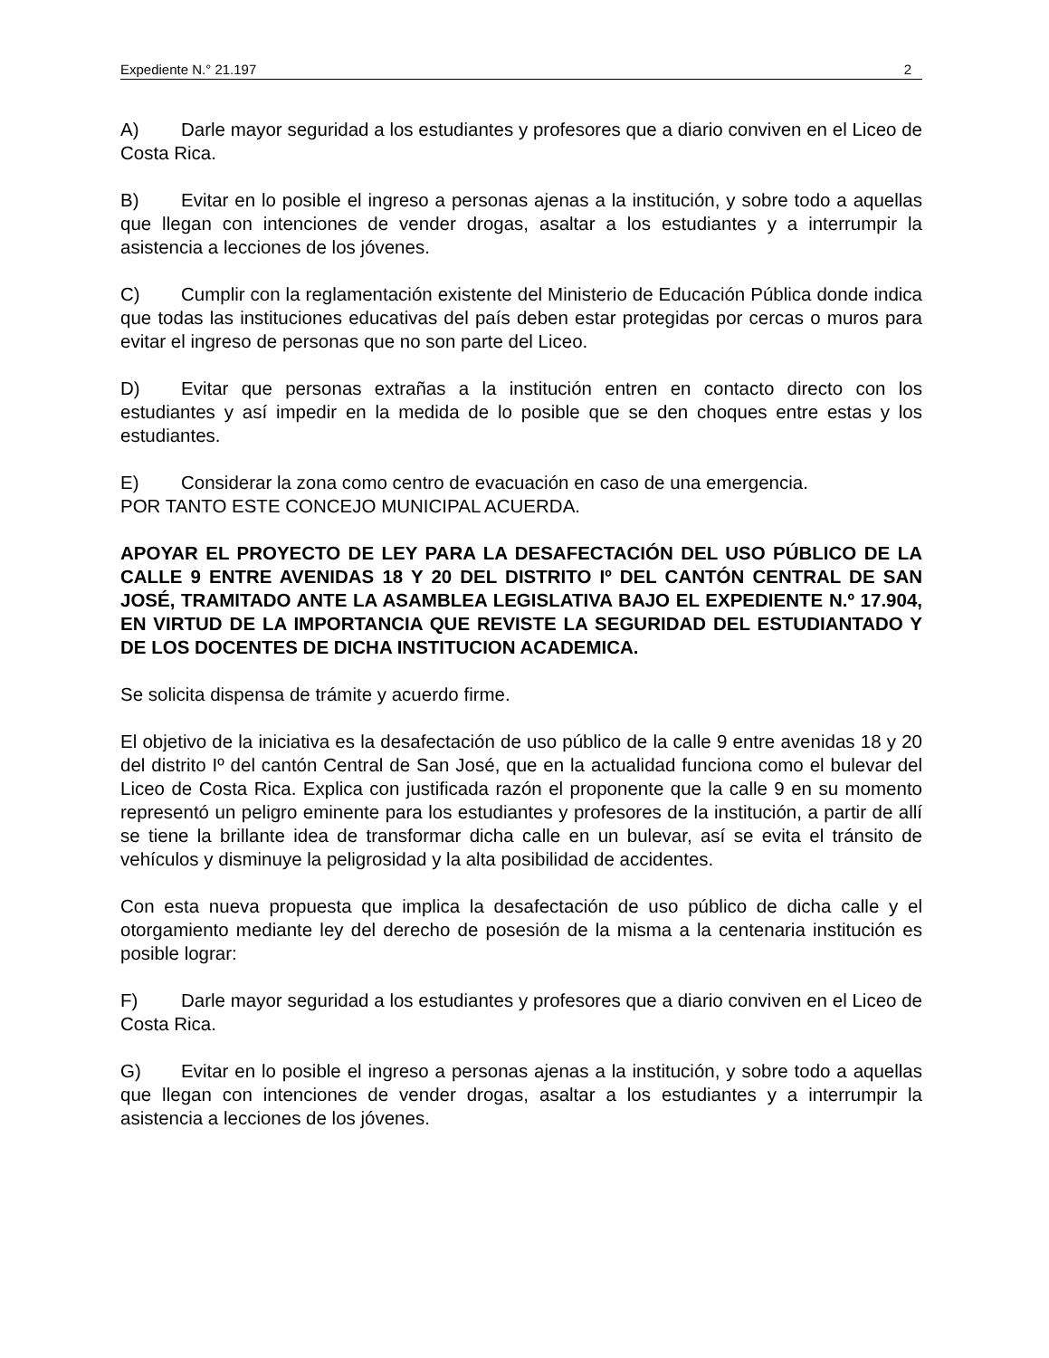Expediente N.° 21.197 2
A) Darle mayor seguridad a los estudiantes y profesores que a diario conviven en el Liceo de Costa Rica.
B) Evitar en lo posible el ingreso a personas ajenas a la institución, y sobre todo a aquellas que llegan con intenciones de vender drogas, asaltar a los estudiantes y a interrumpir la asistencia a lecciones de los jóvenes.
C) Cumplir con la reglamentación existente del Ministerio de Educación Pública donde indica que todas las instituciones educativas del país deben estar protegidas por cercas o muros para evitar el ingreso de personas que no son parte del Liceo.
D) Evitar que personas extrañas a la institución entren en contacto directo con los estudiantes y así impedir en la medida de lo posible que se den choques entre estas y los estudiantes.
E) Considerar la zona como centro de evacuación en caso de una emergencia.
POR TANTO ESTE CONCEJO MUNICIPAL ACUERDA.
APOYAR EL PROYECTO DE LEY PARA LA DESAFECTACIÓN DEL USO PÚBLICO DE LA CALLE 9 ENTRE AVENIDAS 18 Y 20 DEL DISTRITO Iº DEL CANTÓN CENTRAL DE SAN JOSÉ, TRAMITADO ANTE LA ASAMBLEA LEGISLATIVA BAJO EL EXPEDIENTE N.º 17.904, EN VIRTUD DE LA IMPORTANCIA QUE REVISTE LA SEGURIDAD DEL ESTUDIANTADO Y DE LOS DOCENTES DE DICHA INSTITUCION ACADEMICA.
Se solicita dispensa de trámite y acuerdo firme.
El objetivo de la iniciativa es la desafectación de uso público de la calle 9 entre avenidas 18 y 20 del distrito Iº del cantón Central de San José, que en la actualidad funciona como el bulevar del Liceo de Costa Rica. Explica con justificada razón el proponente que la calle 9 en su momento representó un peligro eminente para los estudiantes y profesores de la institución, a partir de allí se tiene la brillante idea de transformar dicha calle en un bulevar, así se evita el tránsito de vehículos y disminuye la peligrosidad y la alta posibilidad de accidentes.
Con esta nueva propuesta que implica la desafectación de uso público de dicha calle y el otorgamiento mediante ley del derecho de posesión de la misma a la centenaria institución es posible lograr:
F) Darle mayor seguridad a los estudiantes y profesores que a diario conviven en el Liceo de Costa Rica.
G) Evitar en lo posible el ingreso a personas ajenas a la institución, y sobre todo a aquellas que llegan con intenciones de vender drogas, asaltar a los estudiantes y a interrumpir la asistencia a lecciones de los jóvenes.